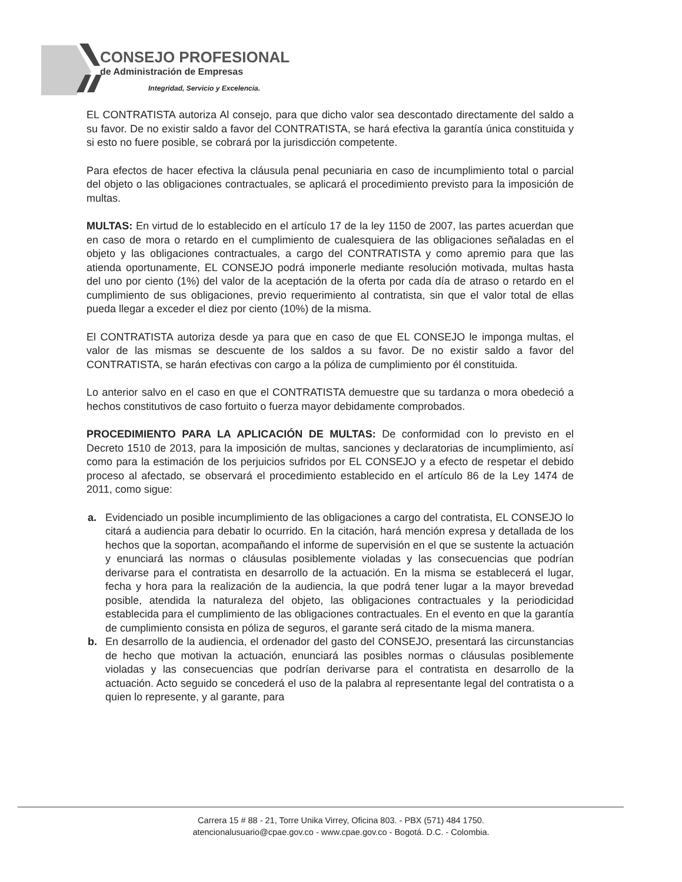CONSEJO PROFESIONAL
de Administración de Empresas
Integridad, Servicio y Excelencia.
EL CONTRATISTA autoriza Al consejo, para que dicho valor sea descontado directamente del saldo a su favor. De no existir saldo a favor del CONTRATISTA, se hará efectiva la garantía única constituida y si esto no fuere posible, se cobrará por la jurisdicción competente.
Para efectos de hacer efectiva la cláusula penal pecuniaria en caso de incumplimiento total o parcial del objeto o las obligaciones contractuales, se aplicará el procedimiento previsto para la imposición de multas.
MULTAS: En virtud de lo establecido en el artículo 17 de la ley 1150 de 2007, las partes acuerdan que en caso de mora o retardo en el cumplimiento de cualesquiera de las obligaciones señaladas en el objeto y las obligaciones contractuales, a cargo del CONTRATISTA y como apremio para que las atienda oportunamente, EL CONSEJO podrá imponerle mediante resolución motivada, multas hasta del uno por ciento (1%) del valor de la aceptación de la oferta por cada día de atraso o retardo en el cumplimiento de sus obligaciones, previo requerimiento al contratista, sin que el valor total de ellas pueda llegar a exceder el diez por ciento (10%) de la misma.
El CONTRATISTA autoriza desde ya para que en caso de que EL CONSEJO le imponga multas, el valor de las mismas se descuente de los saldos a su favor. De no existir saldo a favor del CONTRATISTA, se harán efectivas con cargo a la póliza de cumplimiento por él constituida.
Lo anterior salvo en el caso en que el CONTRATISTA demuestre que su tardanza o mora obedeció a hechos constitutivos de caso fortuito o fuerza mayor debidamente comprobados.
PROCEDIMIENTO PARA LA APLICACIÓN DE MULTAS: De conformidad con lo previsto en el Decreto 1510 de 2013, para la imposición de multas, sanciones y declaratorias de incumplimiento, así como para la estimación de los perjuicios sufridos por EL CONSEJO y a efecto de respetar el debido proceso al afectado, se observará el procedimiento establecido en el artículo 86 de la Ley 1474 de 2011, como sigue:
a. Evidenciado un posible incumplimiento de las obligaciones a cargo del contratista, EL CONSEJO lo citará a audiencia para debatir lo ocurrido. En la citación, hará mención expresa y detallada de los hechos que la soportan, acompañando el informe de supervisión en el que se sustente la actuación y enunciará las normas o cláusulas posiblemente violadas y las consecuencias que podrían derivarse para el contratista en desarrollo de la actuación. En la misma se establecerá el lugar, fecha y hora para la realización de la audiencia, la que podrá tener lugar a la mayor brevedad posible, atendida la naturaleza del objeto, las obligaciones contractuales y la periodicidad establecida para el cumplimiento de las obligaciones contractuales. En el evento en que la garantía de cumplimiento consista en póliza de seguros, el garante será citado de la misma manera.
b. En desarrollo de la audiencia, el ordenador del gasto del CONSEJO, presentará las circunstancias de hecho que motivan la actuación, enunciará las posibles normas o cláusulas posiblemente violadas y las consecuencias que podrían derivarse para el contratista en desarrollo de la actuación. Acto seguido se concederá el uso de la palabra al representante legal del contratista o a quien lo represente, y al garante, para
Carrera 15 # 88 - 21, Torre Unika Virrey, Oficina 803. - PBX (571) 484 1750.
atencionalusuario@cpae.gov.co - www.cpae.gov.co - Bogotá. D.C. - Colombia.